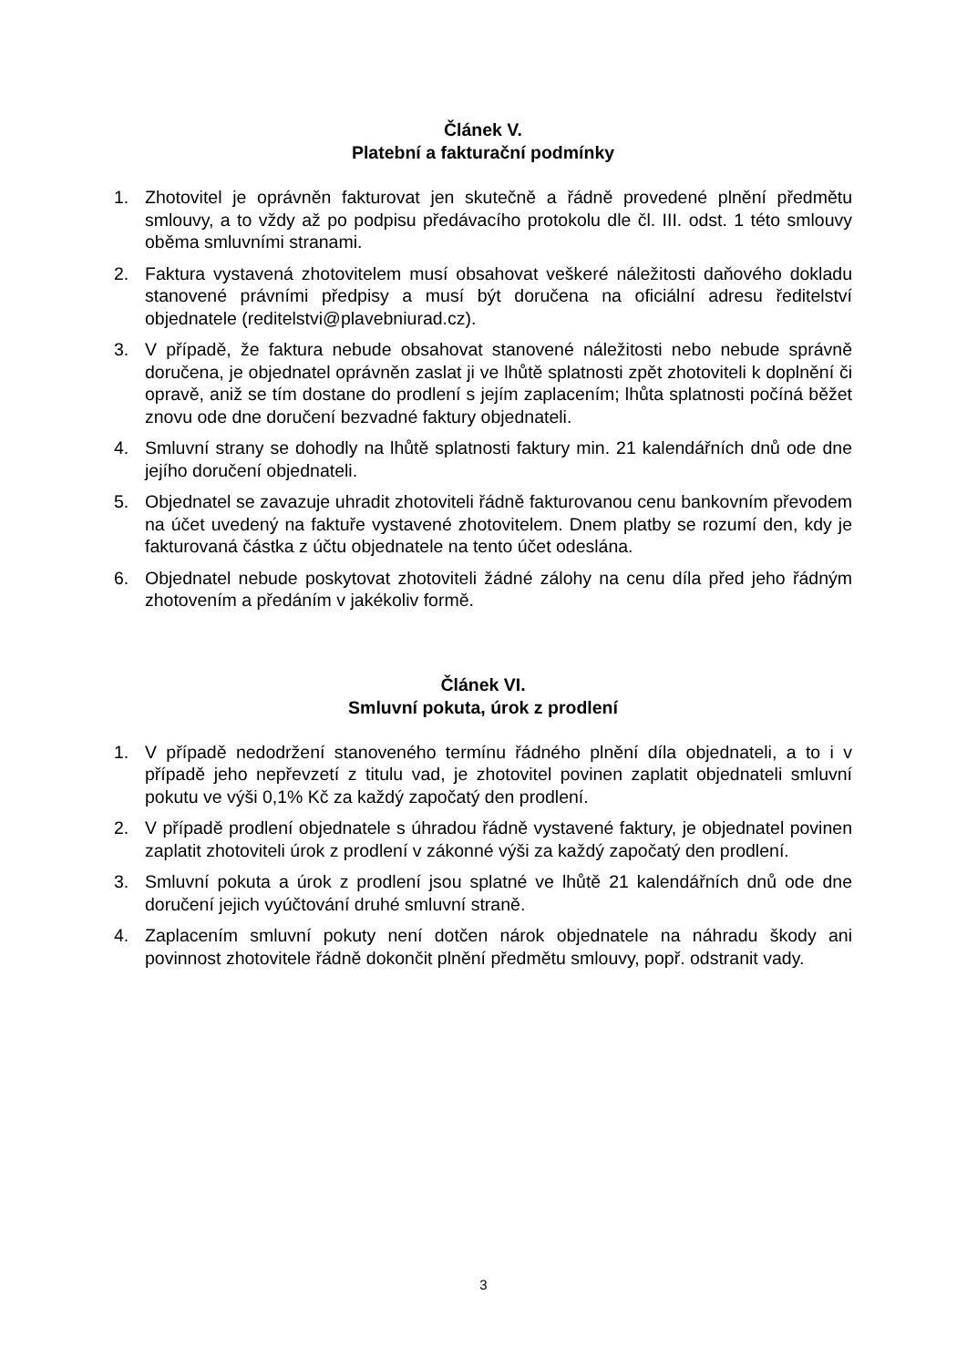Článek V.
Platební a fakturační podmínky
1. Zhotovitel je oprávněn fakturovat jen skutečně a řádně provedené plnění předmětu smlouvy, a to vždy až po podpisu předávacího protokolu dle čl. III. odst. 1 této smlouvy oběma smluvními stranami.
2. Faktura vystavená zhotovitelem musí obsahovat veškeré náležitosti daňového dokladu stanovené právními předpisy a musí být doručena na oficiální adresu ředitelství objednatele (reditelstvi@plavebniurad.cz).
3. V případě, že faktura nebude obsahovat stanovené náležitosti nebo nebude správně doručena, je objednatel oprávněn zaslat ji ve lhůtě splatnosti zpět zhotoviteli k doplnění či opravě, aniž se tím dostane do prodlení s jejím zaplacením; lhůta splatnosti počíná běžet znovu ode dne doručení bezvadné faktury objednateli.
4. Smluvní strany se dohodly na lhůtě splatnosti faktury min. 21 kalendářních dnů ode dne jejího doručení objednateli.
5. Objednatel se zavazuje uhradit zhotoviteli řádně fakturovanou cenu bankovním převodem na účet uvedený na faktuře vystavené zhotovitelem. Dnem platby se rozumí den, kdy je fakturovaná částka z účtu objednatele na tento účet odeslána.
6. Objednatel nebude poskytovat zhotoviteli žádné zálohy na cenu díla před jeho řádným zhotovením a předáním v jakékoliv formě.
Článek VI.
Smluvní pokuta, úrok z prodlení
1. V případě nedodržení stanoveného termínu řádného plnění díla objednateli, a to i v případě jeho nepřevzetí z titulu vad, je zhotovitel povinen zaplatit objednateli smluvní pokutu ve výši 0,1% Kč za každý započatý den prodlení.
2. V případě prodlení objednatele s úhradou řádně vystavené faktury, je objednatel povinen zaplatit zhotoviteli úrok z prodlení v zákonné výši za každý započatý den prodlení.
3. Smluvní pokuta a úrok z prodlení jsou splatné ve lhůtě 21 kalendářních dnů ode dne doručení jejich vyúčtování druhé smluvní straně.
4. Zaplacením smluvní pokuty není dotčen nárok objednatele na náhradu škody ani povinnost zhotovitele řádně dokončit plnění předmětu smlouvy, popř. odstranit vady.
3